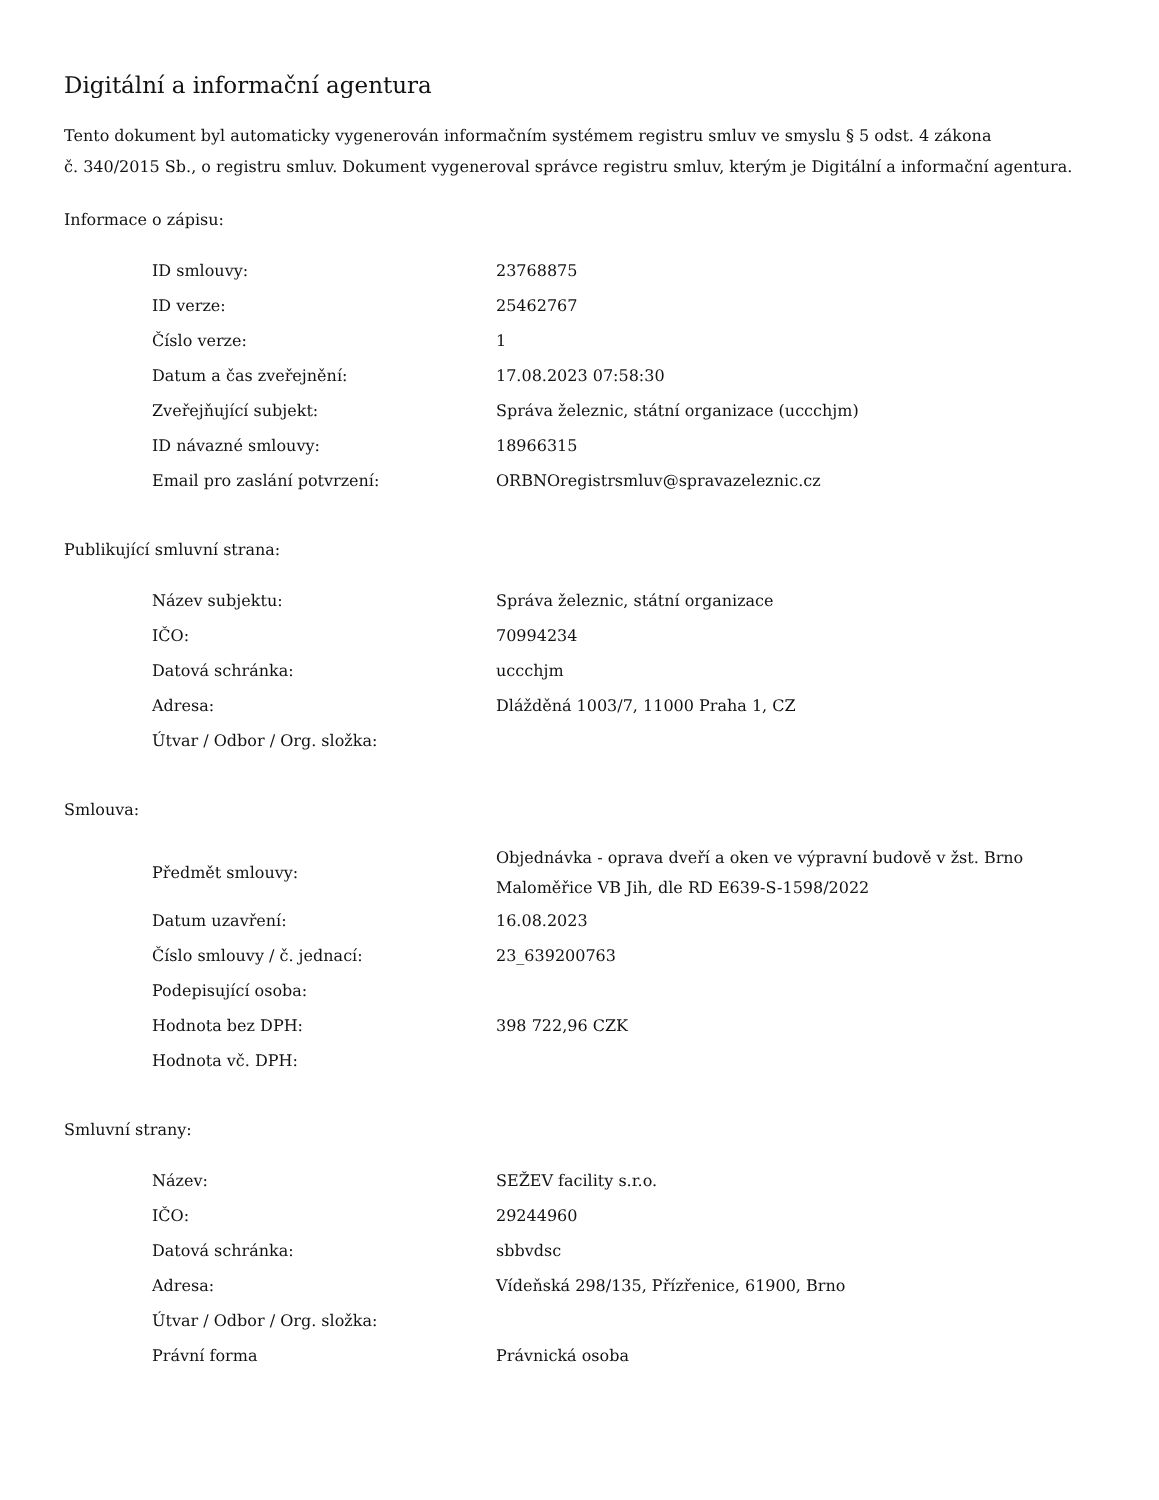Digitální a informační agentura
Tento dokument byl automaticky vygenerován informačním systémem registru smluv ve smyslu § 5 odst. 4 zákona
č. 340/2015 Sb., o registru smluv. Dokument vygeneroval správce registru smluv, kterým je Digitální a informační agentura.
Informace o zápisu:
| ID smlouvy: | 23768875 |
| ID verze: | 25462767 |
| Číslo verze: | 1 |
| Datum a čas zveřejnění: | 17.08.2023 07:58:30 |
| Zveřejňující subjekt: | Správa železnic, státní organizace (uccchjm) |
| ID návazné smlouvy: | 18966315 |
| Email pro zaslání potvrzení: | ORBNOregistrsmluv@spravazeleznic.cz |
Publikující smluvní strana:
| Název subjektu: | Správa železnic, státní organizace |
| IČO: | 70994234 |
| Datová schránka: | uccchjm |
| Adresa: | Dlážděná 1003/7, 11000 Praha 1, CZ |
| Útvar / Odbor / Org. složka: | |
Smlouva:
| Předmět smlouvy: | Objednávka - oprava dveří a oken ve výpravní budově v žst. Brno Maloměřice VB Jih, dle RD E639-S-1598/2022 |
| Datum uzavření: | 16.08.2023 |
| Číslo smlouvy / č. jednací: | 23_639200763 |
| Podepisující osoba: | |
| Hodnota bez DPH: | 398 722,96 CZK |
| Hodnota vč. DPH: | |
Smluvní strany:
| Název: | SEŽEV facility s.r.o. |
| IČO: | 29244960 |
| Datová schránka: | sbbvdsc |
| Adresa: | Vídeňská 298/135, Přízřenice, 61900, Brno |
| Útvar / Odbor / Org. složka: | |
| Právní forma | Právnická osoba |